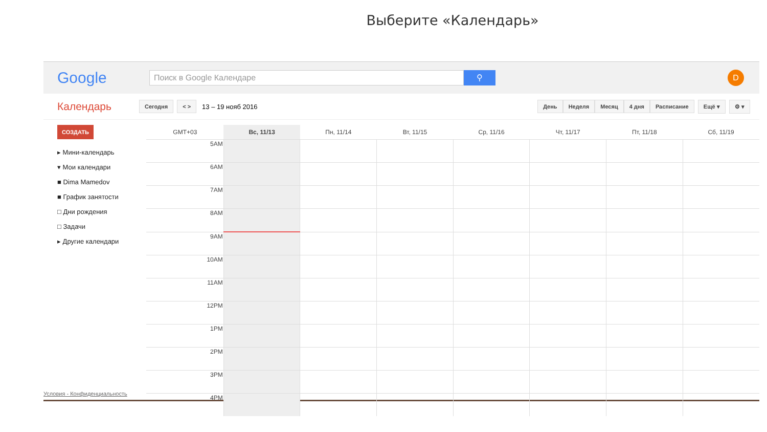Выберите «Календарь»
Google
Поиск в Google Календаре
⚲
D
Календарь Сегодня < > 13 – 19 нояб 2016 День Неделя Месяц 4 дня Расписание Ещё ▾ ⚙ ▾
СОЗДАТЬ
▸ Мини-календарь
▾ Мои календари
■ Dima Mamedov
■ График занятости
□ Дни рождения
□ Задачи
▸ Другие календари
| GMT+03 | Вс, 11/13 | Пн, 11/14 | Вт, 11/15 | Ср, 11/16 | Чт, 11/17 | Пт, 11/18 | Сб, 11/19 |
| --- | --- | --- | --- | --- | --- | --- | --- |
| 5AM | | | | | | | |
| 6AM | | | | | | | |
| 7AM | | | | | | | |
| 8AM | | | | | | | |
| 9AM | | | | | | | |
| 10AM | | | | | | | |
| 11AM | | | | | | | |
| 12PM | | | | | | | |
| 1PM | | | | | | | |
| 2PM | | | | | | | |
| 3PM | | | | | | | |
| 4PM | | | | | | | |
Условия - Конфиденциальность